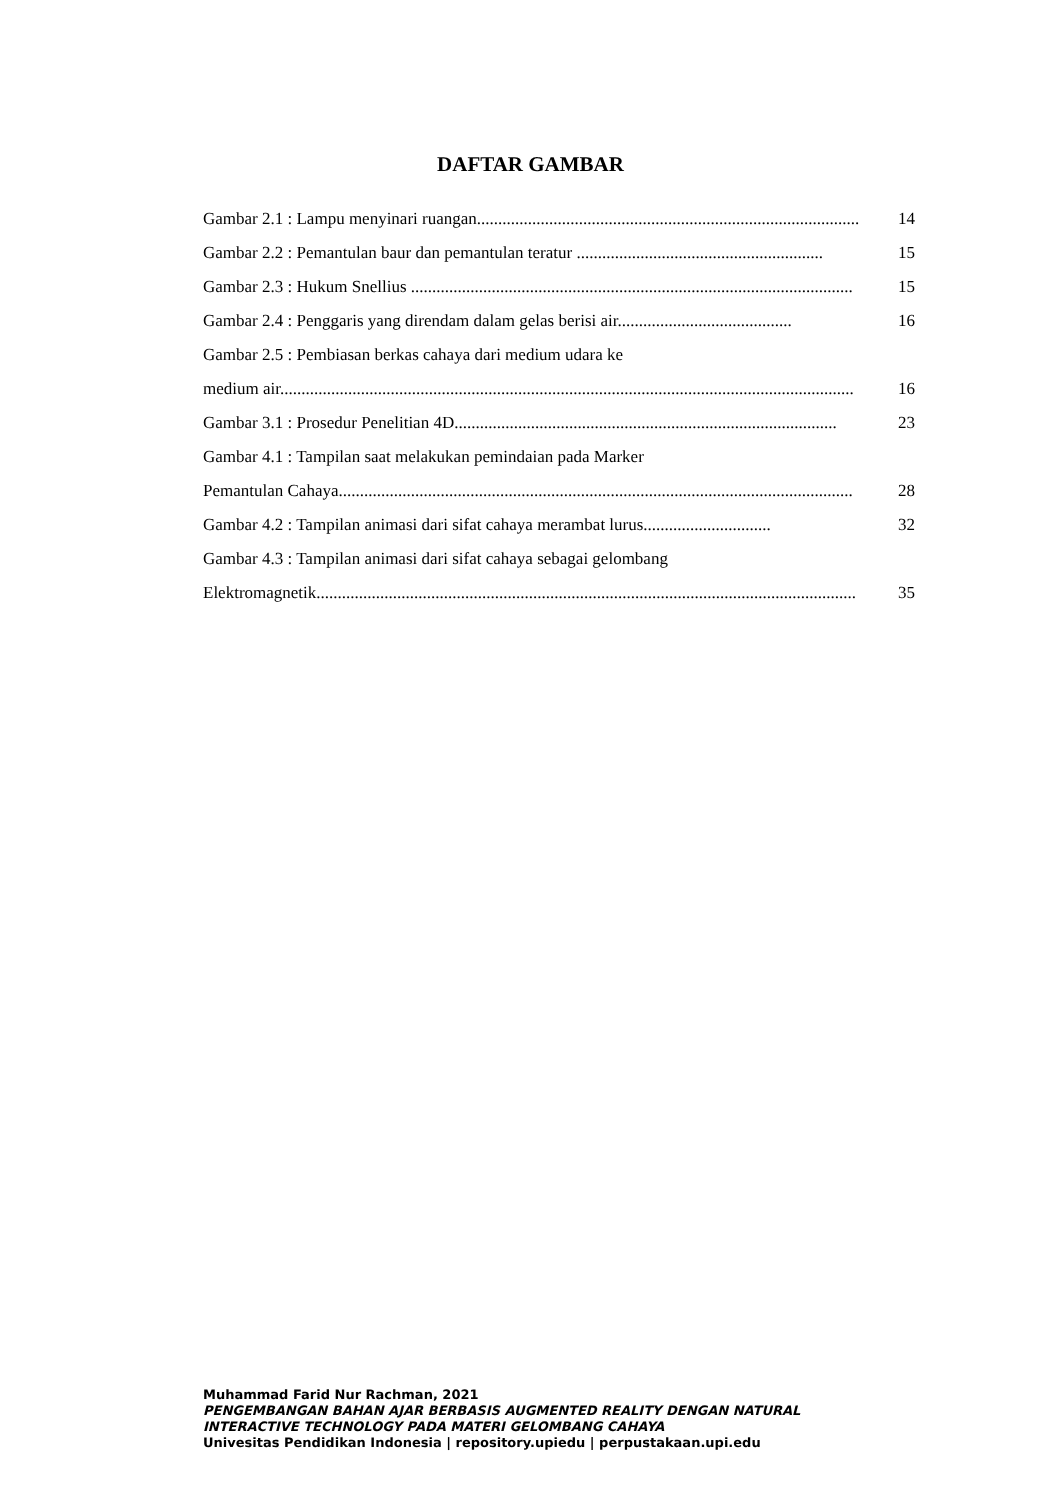DAFTAR GAMBAR
Gambar 2.1 : Lampu menyinari ruangan.......................................................................................... 14
Gambar 2.2 : Pemantulan baur dan pemantulan teratur .......................................................... 15
Gambar 2.3 : Hukum Snellius ........................................................................................................ 15
Gambar 2.4 : Penggaris yang direndam dalam gelas berisi air......................................... 16
Gambar 2.5 : Pembiasan berkas cahaya dari medium udara ke
medium air....................................................................................................................................... 16
Gambar 3.1 : Prosedur Penelitian 4D.......................................................................................... 23
Gambar 4.1 : Tampilan saat melakukan pemindaian pada Marker
Pemantulan Cahaya......................................................................................................................... 28
Gambar 4.2 : Tampilan animasi dari sifat cahaya merambat lurus.............................. 32
Gambar 4.3 : Tampilan animasi dari sifat cahaya sebagai gelombang
Elektromagnetik............................................................................................................................... 35
Muhammad Farid Nur Rachman, 2021
PENGEMBANGAN BAHAN AJAR BERBASIS AUGMENTED REALITY DENGAN NATURAL
INTERACTIVE TECHNOLOGY PADA MATERI GELOMBANG CAHAYA
Univesitas Pendidikan Indonesia | repository.upiedu | perpustakaan.upi.edu